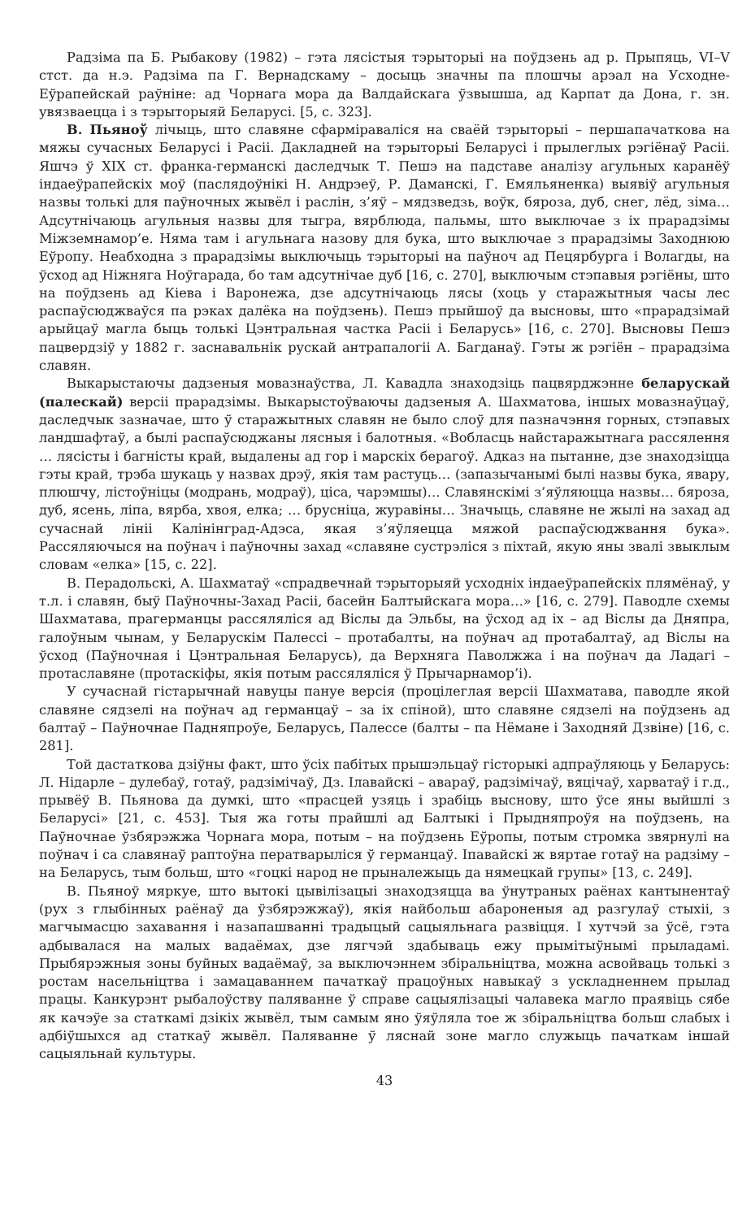Радзіма па Б. Рыбакову (1982) – гэта лясістыя тэрыторыі на поўдзень ад р. Прыпяць, VI–V стст. да н.э. Радзіма па Г. Вернадскаму – досыць значны па плошчы арэал на Усходне-Еўрапейскай раўніне: ад Чорнага мора да Валдайскага ўзвышша, ад Карпат да Дона, г. зн. увязваецца і з тэрыторыяй Беларусі. [5, с. 323].
В. Пьяноў лічыць, што славяне сфарміраваліся на сваёй тэрыторыі – першапачаткова на мяжы сучасных Беларусі і Расіі. Дакладней на тэрыторыі Беларусі і прылеглых рэгіёнаў Расіі. Яшчэ ў XIX ст. франка-германскі даследчык Т. Пешэ на падставе аналізу агульных каранёў індаеўрапейскіх моў (паслядоўнікі Н. Андрэеў, Р. Даманскі, Г. Емяльяненка) выявіў агульныя назвы толькі для паўночных жывёл і раслін, з’яў – мядзведзь, воўк, бяроза, дуб, снег, лёд, зіма… Адсутнічаюць агульныя назвы для тыгра, вярблюда, пальмы, што выключае з іх прарадзімы Міжземнамор’е. Няма там і агульнага назову для бука, што выключае з прарадзімы Заходнюю Еўропу. Неабходна з прарадзімы выключыць тэрыторыі на паўноч ад Пецярбурга і Волагды, на ўсход ад Ніжняга Ноўгарада, бо там адсутнічае дуб [16, с. 270], выключым стэпавыя рэгіёны, што на поўдзень ад Кіева і Варонежа, дзе адсутнічаюць лясы (хоць у старажытныя часы лес распаўсюджваўся па рэках далёка на поўдзень). Пешэ прыйшоў да высновы, што «прарадзімай арыйцаў магла быць толькі Цэнтральная частка Расіі і Беларусь» [16, с. 270]. Высновы Пешэ пацвердзіў у 1882 г. заснавальнік рускай антрапалогіі А. Багданаў. Гэты ж рэгіён – прарадзіма славян.
Выкарыстаючы дадзеныя мовазнаўства, Л. Кавадла знаходзіць пацвярджэнне беларускай (палескай) версіі прарадзімы. Выкарыстоўваючы дадзеныя А. Шахматова, іншых мовазнаўцаў, даследчык зазначае, што ў старажытных славян не было слоў для пазначэння горных, стэпавых ландшафтаў, а былі распаўсюджаны лясныя і балотныя. «Вобласць найстаражытнага рассялення … лясісты і багністы край, выдалены ад гор і марскіх берагоў. Адказ на пытанне, дзе знаходзіцца гэты край, трэба шукаць у назвах дрэў, якія там растуць… (запазычанымі былі назвы бука, явару, плюшчу, лістоўніцы (модрань, модраў), ціса, чарэмшы)… Славянскімі з’яўляюцца назвы… бяроза, дуб, ясень, ліпа, вярба, хвоя, елка; … брусніца, журавіны… Значыць, славяне не жылі на захад ад сучаснай лініі Калінінград-Адэса, якая з’яўляецца мяжой распаўсюджвання бука». Рассяляючыся на поўнач і паўночны захад «славяне сустрэліся з піхтай, якую яны звалі звыклым словам «елка» [15, с. 22].
В. Перадольскі, А. Шахматаў «спрадвечнай тэрыторыяй усходніх індаеўрапейскіх плямёнаў, у т.л. і славян, быў Паўночны-Захад Расіі, басейн Балтыйскага мора…» [16, с. 279]. Паводле схемы Шахматава, прагерманцы рассяляліся ад Віслы да Эльбы, на ўсход ад іх – ад Віслы да Дняпра, галоўным чынам, у Беларускім Палессі – протабалты, на поўнач ад протабалтаў, ад Віслы на ўсход (Паўночная і Цэнтральная Беларусь), да Верхняга Паволжжа і на поўнач да Ладагі – протаславяне (протаскіфы, якія потым рассяляліся ў Прычарнамор’і).
У сучаснай гістарычнай навуцы пануе версія (процілеглая версіі Шахматава, паводле якой славяне сядзелі на поўнач ад германцаў – за іх спіной), што славяне сядзелі на поўдзень ад балтаў – Паўночнае Падняпроўе, Беларусь, Палессе (балты – па Нёмане і Заходняй Дзвіне) [16, с. 281].
Той дастаткова дзіўны факт, што ўсіх пабітых прышэльцаў гісторыкі адпраўляюць у Беларусь: Л. Нідарле – дулебаў, готаў, радзімічаў, Дз. Ілавайскі – авараў, радзімічаў, вяцічаў, харватаў і г.д., прывёў В. Пьянова да думкі, што «прасцей узяць і зрабіць выснову, што ўсе яны выйшлі з Беларусі» [21, с. 453]. Тыя жа готы прайшлі ад Балтыкі і Прыдняпроўя на поўдзень, на Паўночнае ўзбярэжжа Чорнага мора, потым – на поўдзень Еўропы, потым стромка звярнулі на поўнач і са славянаў раптоўна ператварыліся ў германцаў. Іпавайскі ж вяртае готаў на радзіму – на Беларусь, тым больш, што «гоцкі народ не прыналежыць да нямецкай групы» [13, с. 249].
В. Пьяноў мяркуе, што вытокі цывілізацыі знаходзяцца ва ўнутраных раёнах кантынентаў (рух з глыбінных раёнаў да ўзбярэжжаў), якія найбольш абароненыя ад разгулаў стыхіі, з магчымасцю захавання і назапашванні традыцый сацыяльнага развіцця. І хутчэй за ўсё, гэта адбывалася на малых вадаёмах, дзе лягчэй здабываць ежу прымітыўнымі прыладамі. Прыбярэжныя зоны буйных вадаёмаў, за выключэннем збіральніцтва, можна асвойваць толькі з ростам насельніцтва і замацаваннем пачаткаў працоўных навыкаў з ускладненнем прылад працы. Канкурэнт рыбалоўству паляванне ў справе сацыялізацыі чалавека магло праявіць сябе як качэўе за статкамі дзікіх жывёл, тым самым яно ўяўляла тое ж збіральніцтва больш слабых і адбіўшыхся ад статкаў жывёл. Паляванне ў ляснай зоне магло служыць пачаткам іншай сацыяльнай культуры.
43